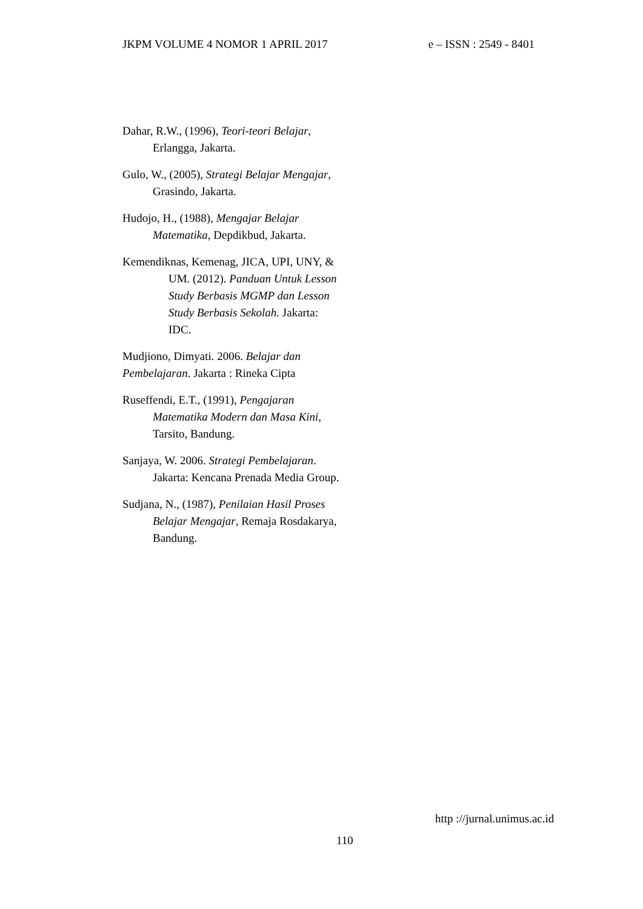JKPM VOLUME 4 NOMOR 1 APRIL 2017 e – ISSN : 2549 - 8401
Dahar, R.W., (1996), Teori-teori Belajar, Erlangga, Jakarta.
Gulo, W., (2005), Strategi Belajar Mengajar, Grasindo, Jakarta.
Hudojo, H., (1988), Mengajar Belajar Matematika, Depdikbud, Jakarta.
Kemendiknas, Kemenag, JICA, UPI, UNY, & UM. (2012). Panduan Untuk Lesson Study Berbasis MGMP dan Lesson Study Berbasis Sekolah. Jakarta: IDC.
Mudjiono, Dimyati. 2006. Belajar dan Pembelajaran. Jakarta : Rineka Cipta
Ruseffendi, E.T., (1991), Pengajaran Matematika Modern dan Masa Kini, Tarsito, Bandung.
Sanjaya, W. 2006. Strategi Pembelajaran. Jakarta: Kencana Prenada Media Group.
Sudjana, N., (1987), Penilaian Hasil Proses Belajar Mengajar, Remaja Rosdakarya, Bandung.
http ://jurnal.unimus.ac.id
110